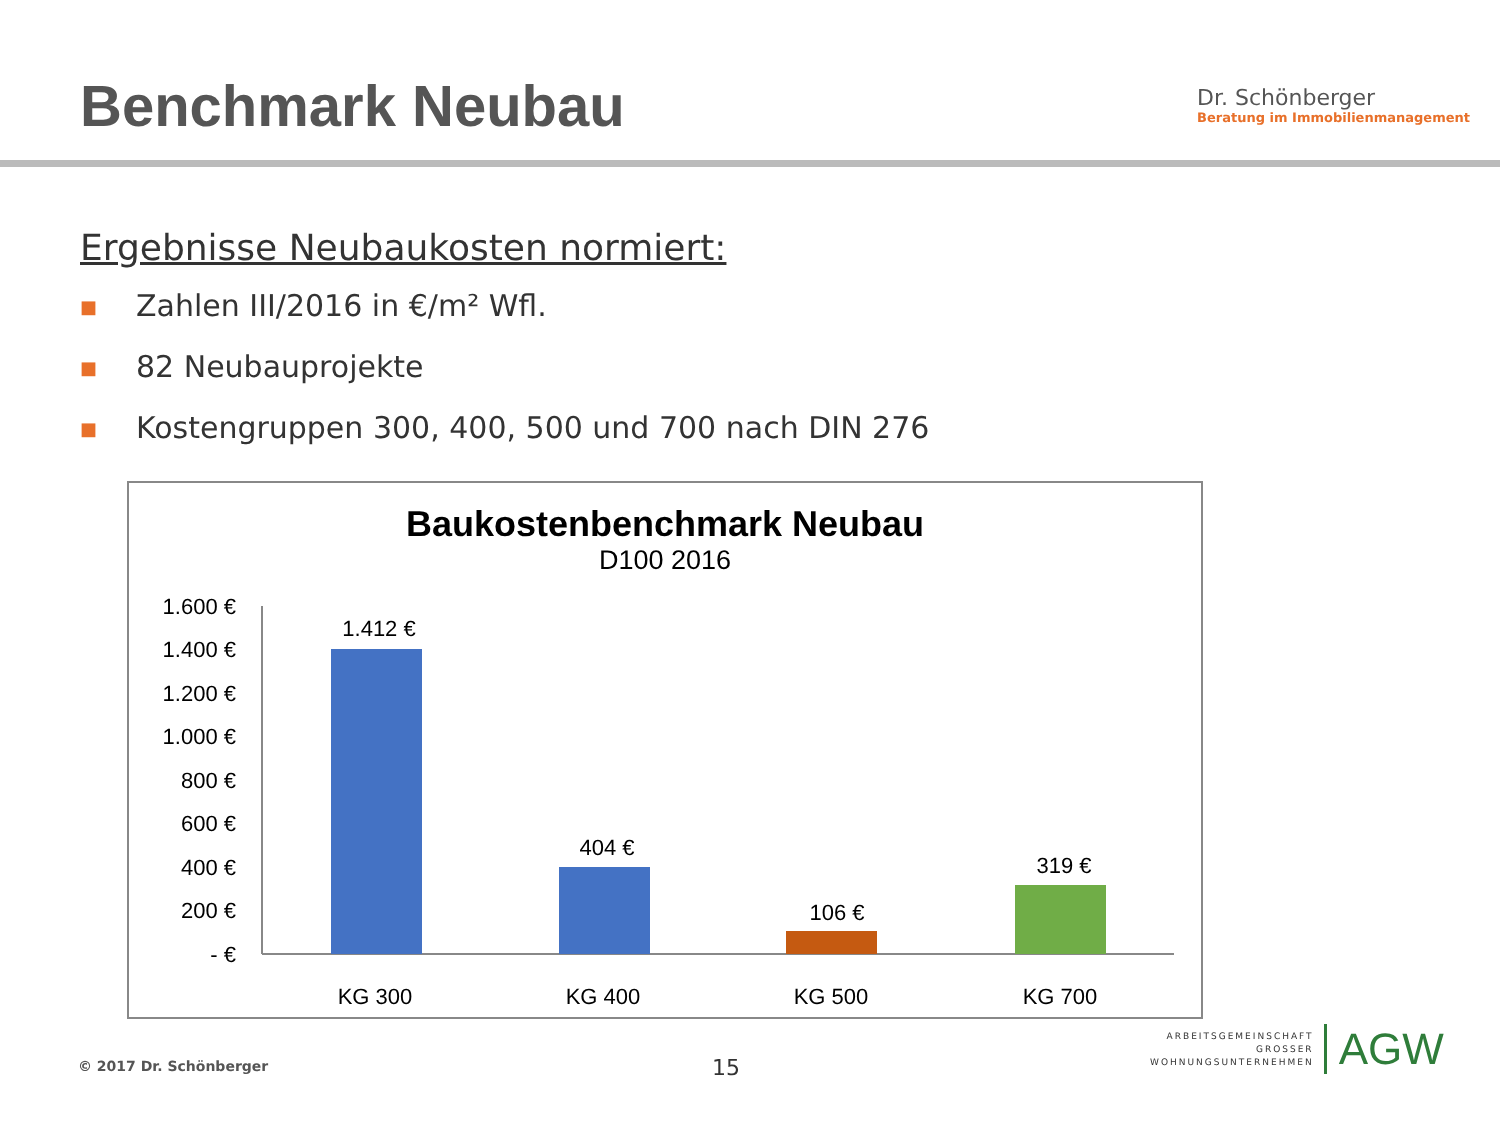Benchmark Neubau
Dr. Schönberger
Beratung im Immobilienmanagement
Ergebnisse Neubaukosten normiert:
■ Zahlen III/2016 in €/m² Wfl.
■ 82 Neubauprojekte
■ Kostengruppen 300, 400, 500 und 700 nach DIN 276
Baukostenbenchmark Neubau
D100 2016
1.600 €
1.400 €
1.200 €
1.000 €
800 €
600 €
400 €
200 €
- €
1.412 €
404 €
106 €
319 €
KG 300
KG 400
KG 500
KG 700
© 2017 Dr. Schönberger 15
ARBEITSGEMEINSCHAFT
GROSSER
WOHNUNGSUNTERNEHMEN
AGW